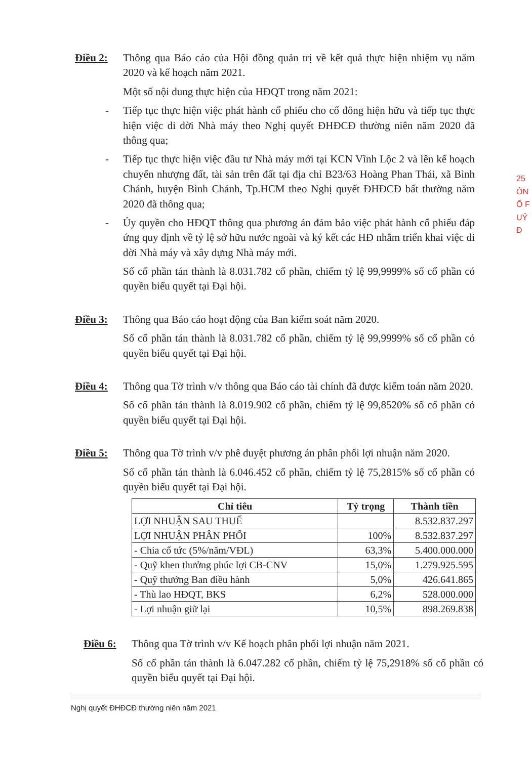Điều 2: Thông qua Báo cáo của Hội đồng quản trị về kết quả thực hiện nhiệm vụ năm 2020 và kế hoạch năm 2021.
Một số nội dung thực hiện của HĐQT trong năm 2021:
- Tiếp tục thực hiện việc phát hành cổ phiếu cho cổ đông hiện hữu và tiếp tục thực hiện việc di dời Nhà máy theo Nghị quyết ĐHĐCĐ thường niên năm 2020 đã thông qua;
- Tiếp tục thực hiện việc đầu tư Nhà máy mới tại KCN Vĩnh Lộc 2 và lên kế hoạch chuyển nhượng đất, tài sản trên đất tại địa chỉ B23/63 Hoàng Phan Thái, xã Bình Chánh, huyện Bình Chánh, Tp.HCM theo Nghị quyết ĐHĐCĐ bất thường năm 2020 đã thông qua;
- Ủy quyền cho HĐQT thông qua phương án đảm bảo việc phát hành cổ phiếu đáp ứng quy định về tỷ lệ sở hữu nước ngoài và ký kết các HĐ nhằm triển khai việc di dời Nhà máy và xây dựng Nhà máy mới.
Số cổ phần tán thành là 8.031.782 cổ phần, chiếm tỷ lệ 99,9999% số cổ phần có quyền biểu quyết tại Đại hội.
Điều 3: Thông qua Báo cáo hoạt động của Ban kiểm soát năm 2020.
Số cổ phần tán thành là 8.031.782 cổ phần, chiếm tỷ lệ 99,9999% số cổ phần có quyền biểu quyết tại Đại hội.
Điều 4: Thông qua Tờ trình v/v thông qua Báo cáo tài chính đã được kiểm toán năm 2020.
Số cổ phần tán thành là 8.019.902 cổ phần, chiếm tỷ lệ 99,8520% số cổ phần có quyền biểu quyết tại Đại hội.
Điều 5: Thông qua Tờ trình v/v phê duyệt phương án phân phối lợi nhuận năm 2020.
Số cổ phần tán thành là 6.046.452 cổ phần, chiếm tỷ lệ 75,2815% số cổ phần có quyền biểu quyết tại Đại hội.
| Chỉ tiêu | Tỷ trọng | Thành tiền |
| --- | --- | --- |
| LỢI NHUẬN SAU THUẾ | | 8.532.837.297 |
| LỢI NHUẬN PHÂN PHỐI | 100% | 8.532.837.297 |
| - Chia cổ tức (5%/năm/VĐL) | 63,3% | 5.400.000.000 |
| - Quỹ khen thưởng phúc lợi CB-CNV | 15,0% | 1.279.925.595 |
| - Quỹ thưởng Ban điều hành | 5,0% | 426.641.865 |
| - Thù lao HĐQT, BKS | 6,2% | 528.000.000 |
| - Lợi nhuận giữ lại | 10,5% | 898.269.838 |
Điều 6: Thông qua Tờ trình v/v Kế hoạch phân phối lợi nhuận năm 2021.
Số cổ phần tán thành là 6.047.282 cổ phần, chiếm tỷ lệ 75,2918% số cổ phần có quyền biểu quyết tại Đại hội.
Nghị quyết ĐHĐCĐ thường niên năm 2021
25
ÔN
Ổ F
UỶ Đ